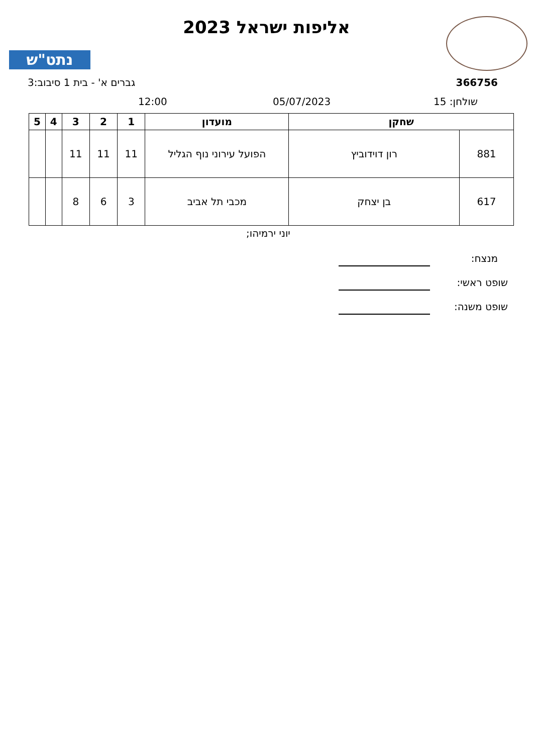אליפות ישראל 2023
נתט"ש
366756 גברים א' - בית 1 סיבוב:3
שולחן: 15 05/07/2023
12:00
| שחקן | | מועדון | 1 | 2 | 3 | 4 | 5 |
| --- | --- | --- | --- | --- | --- | --- | --- |
| 881 | רון דוידוביץ | הפועל עירוני נוף הגליל | 11 | 11 | 11 | | |
| 617 | בן יצחק | מכבי תל אביב | 3 | 6 | 8 | | |
יוני ירמיהו;
מנצח:
שופט ראשי:
שופט משנה: